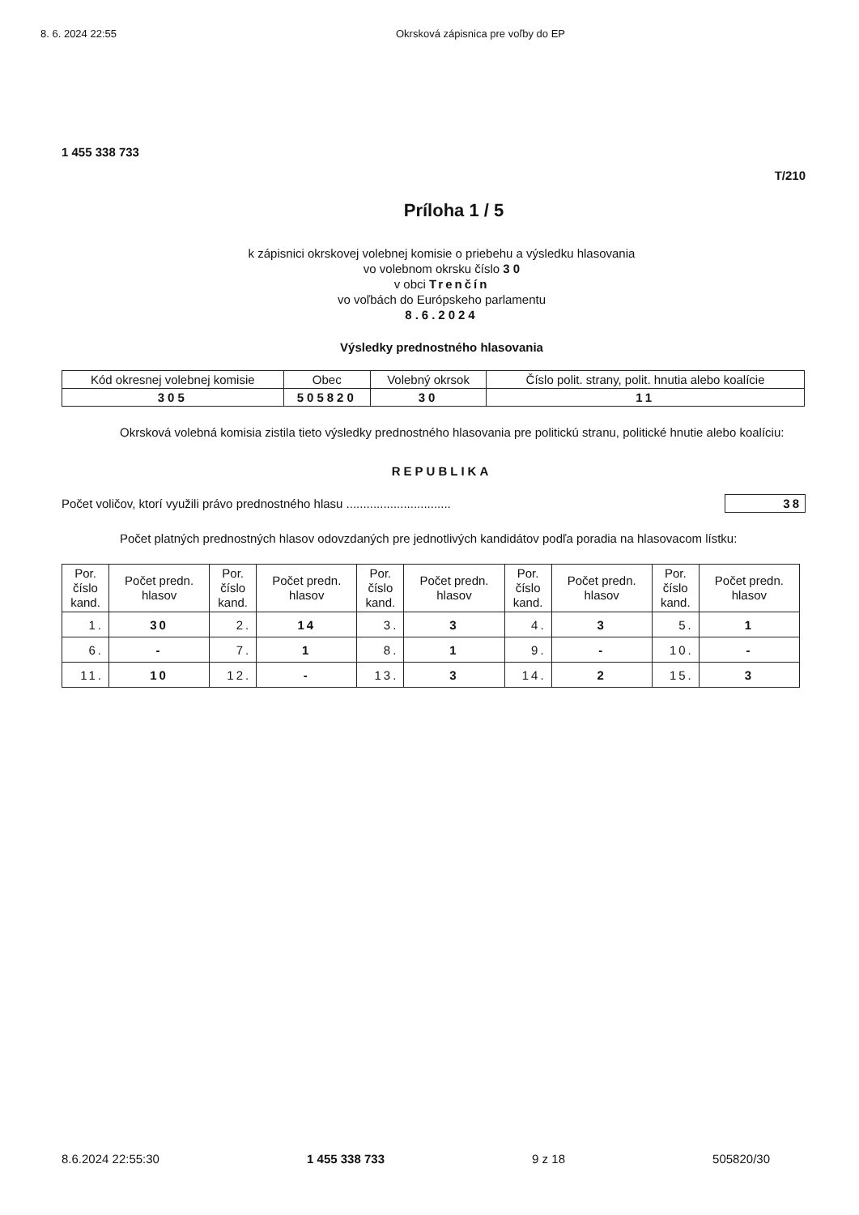8. 6. 2024 22:55 Okrsková zápisnica pre voľby do EP
1 455 338 733
T/210
Príloha 1 / 5
k zápisnici okrskovej volebnej komisie o priebehu a výsledku hlasovania
vo volebnom okrsku číslo 3 0
v obci Trenčín
vo voľbách do Európskeho parlamentu
8.6.2024
Výsledky prednostného hlasovania
| Kód okresnej volebnej komisie | Obec | Volebný okrsok | Číslo polit. strany, polit. hnutia alebo koalície |
| 305 | 505820 | 30 | 11 |
Okrsková volebná komisia zistila tieto výsledky prednostného hlasovania pre politickú stranu, politické hnutie alebo koalíciu:
REPUBLIKA
Počet voličov, ktorí využili právo prednostného hlasu ............................... 38
Počet platných prednostných hlasov odovzdaných pre jednotlivých kandidátov podľa poradia na hlasovacom lístku:
| Por. číslo kand. | Počet predn. hlasov | Por. číslo kand. | Počet predn. hlasov | Por. číslo kand. | Počet predn. hlasov | Por. číslo kand. | Počet predn. hlasov | Por. číslo kand. | Počet predn. hlasov |
| --- | --- | --- | --- | --- | --- | --- | --- | --- | --- |
| 1. | 30 | 2. | 14 | 3. | 3 | 4. | 3 | 5. | 1 |
| 6. | - | 7. | 1 | 8. | 1 | 9. | - | 10. | - |
| 11. | 10 | 12. | - | 13. | 3 | 14. | 2 | 15. | 3 |
8.6.2024 22:55:30 1 455 338 733 9 z 18 505820/30